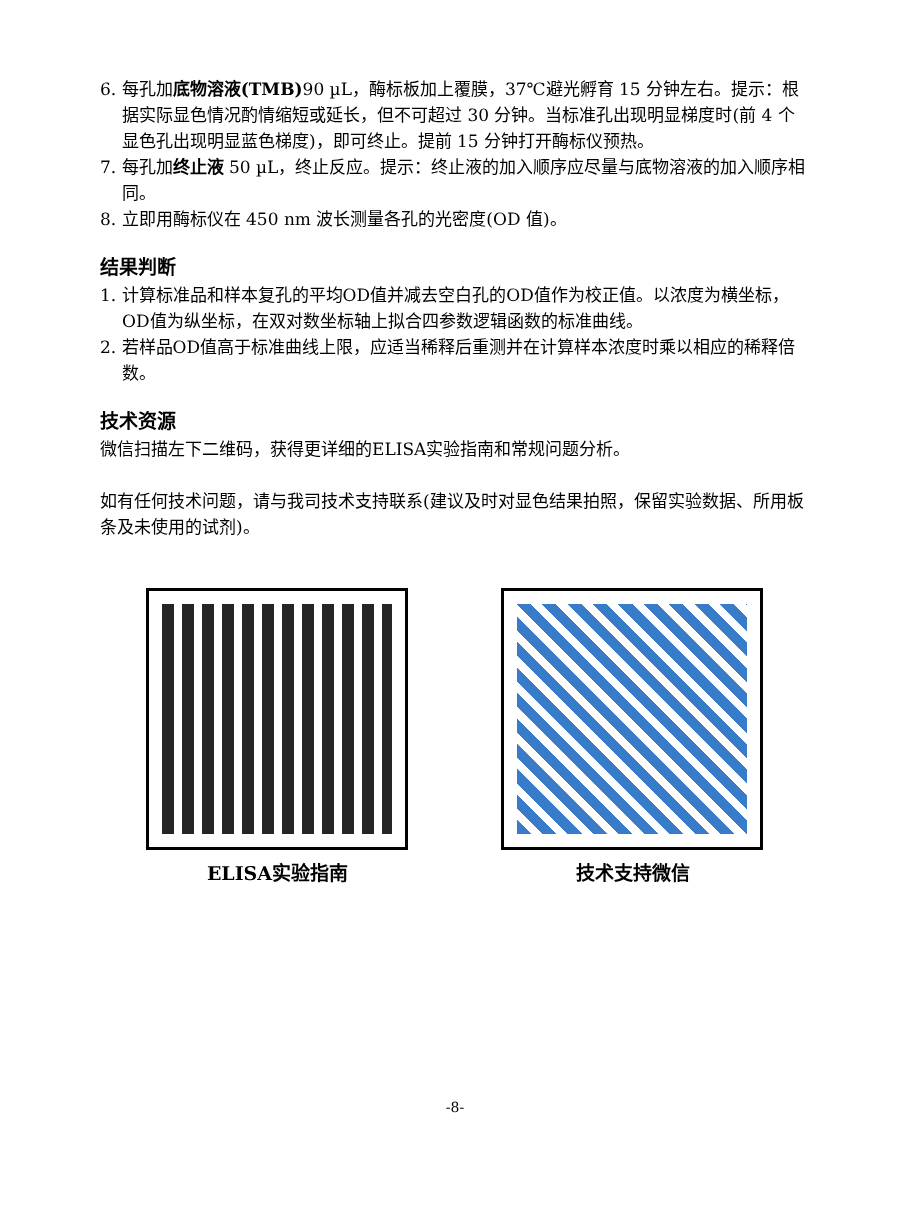6. 每孔加底物溶液(TMB) 90 µL，酶标板加上覆膜，37℃避光孵育 15 分钟左右。提示：根据实际显色情况酌情缩短或延长，但不可超过 30 分钟。当标准孔出现明显梯度时(前 4 个显色孔出现明显蓝色梯度)，即可终止。提前 15 分钟打开酶标仪预热。
7. 每孔加终止液 50 µL，终止反应。提示：终止液的加入顺序应尽量与底物溶液的加入顺序相同。
8. 立即用酶标仪在 450 nm 波长测量各孔的光密度(OD 值)。
结果判断
1. 计算标准品和样本复孔的平均OD值并减去空白孔的OD值作为校正值。以浓度为横坐标，OD值为纵坐标，在双对数坐标轴上拟合四参数逻辑函数的标准曲线。
2. 若样品OD值高于标准曲线上限，应适当稀释后重测并在计算样本浓度时乘以相应的稀释倍数。
技术资源
微信扫描左下二维码，获得更详细的ELISA实验指南和常规问题分析。
如有任何技术问题，请与我司技术支持联系(建议及时对显色结果拍照，保留实验数据、所用板条及未使用的试剂)。
ELISA实验指南 技术支持微信
-8-